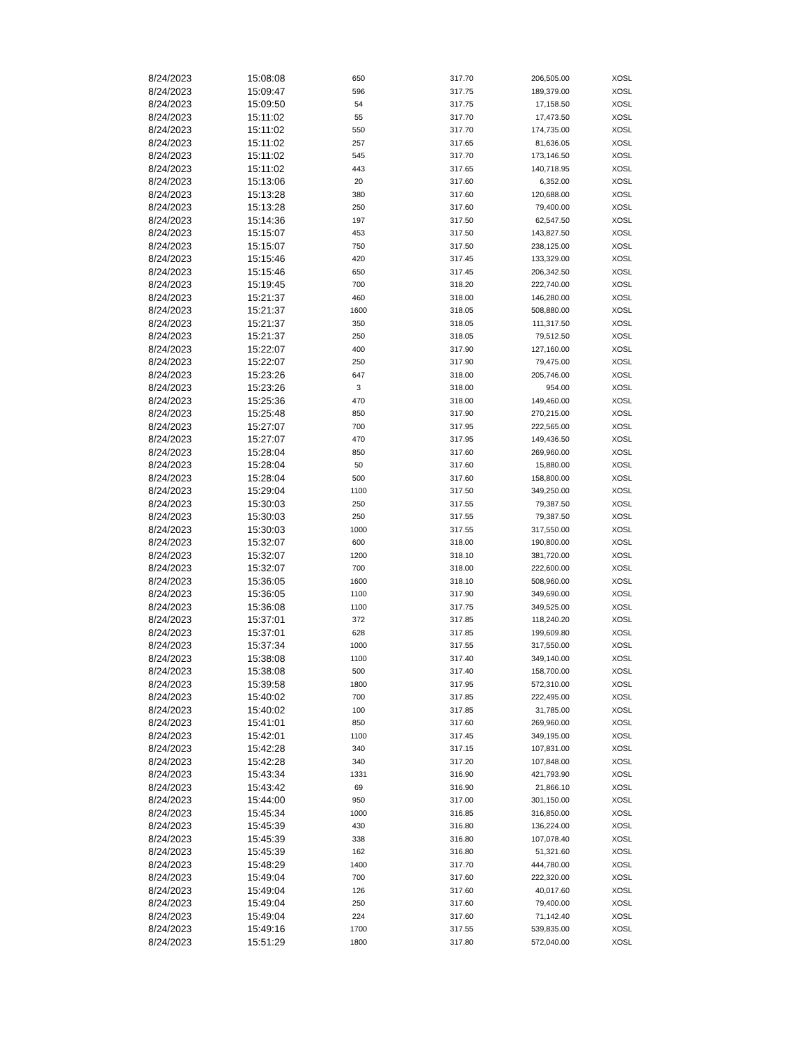| 8/24/2023 | 15:08:08 | 650 | 317.70 | 206,505.00 | XOSL |
| 8/24/2023 | 15:09:47 | 596 | 317.75 | 189,379.00 | XOSL |
| 8/24/2023 | 15:09:50 | 54 | 317.75 | 17,158.50 | XOSL |
| 8/24/2023 | 15:11:02 | 55 | 317.70 | 17,473.50 | XOSL |
| 8/24/2023 | 15:11:02 | 550 | 317.70 | 174,735.00 | XOSL |
| 8/24/2023 | 15:11:02 | 257 | 317.65 | 81,636.05 | XOSL |
| 8/24/2023 | 15:11:02 | 545 | 317.70 | 173,146.50 | XOSL |
| 8/24/2023 | 15:11:02 | 443 | 317.65 | 140,718.95 | XOSL |
| 8/24/2023 | 15:13:06 | 20 | 317.60 | 6,352.00 | XOSL |
| 8/24/2023 | 15:13:28 | 380 | 317.60 | 120,688.00 | XOSL |
| 8/24/2023 | 15:13:28 | 250 | 317.60 | 79,400.00 | XOSL |
| 8/24/2023 | 15:14:36 | 197 | 317.50 | 62,547.50 | XOSL |
| 8/24/2023 | 15:15:07 | 453 | 317.50 | 143,827.50 | XOSL |
| 8/24/2023 | 15:15:07 | 750 | 317.50 | 238,125.00 | XOSL |
| 8/24/2023 | 15:15:46 | 420 | 317.45 | 133,329.00 | XOSL |
| 8/24/2023 | 15:15:46 | 650 | 317.45 | 206,342.50 | XOSL |
| 8/24/2023 | 15:19:45 | 700 | 318.20 | 222,740.00 | XOSL |
| 8/24/2023 | 15:21:37 | 460 | 318.00 | 146,280.00 | XOSL |
| 8/24/2023 | 15:21:37 | 1600 | 318.05 | 508,880.00 | XOSL |
| 8/24/2023 | 15:21:37 | 350 | 318.05 | 111,317.50 | XOSL |
| 8/24/2023 | 15:21:37 | 250 | 318.05 | 79,512.50 | XOSL |
| 8/24/2023 | 15:22:07 | 400 | 317.90 | 127,160.00 | XOSL |
| 8/24/2023 | 15:22:07 | 250 | 317.90 | 79,475.00 | XOSL |
| 8/24/2023 | 15:23:26 | 647 | 318.00 | 205,746.00 | XOSL |
| 8/24/2023 | 15:23:26 | 3 | 318.00 | 954.00 | XOSL |
| 8/24/2023 | 15:25:36 | 470 | 318.00 | 149,460.00 | XOSL |
| 8/24/2023 | 15:25:48 | 850 | 317.90 | 270,215.00 | XOSL |
| 8/24/2023 | 15:27:07 | 700 | 317.95 | 222,565.00 | XOSL |
| 8/24/2023 | 15:27:07 | 470 | 317.95 | 149,436.50 | XOSL |
| 8/24/2023 | 15:28:04 | 850 | 317.60 | 269,960.00 | XOSL |
| 8/24/2023 | 15:28:04 | 50 | 317.60 | 15,880.00 | XOSL |
| 8/24/2023 | 15:28:04 | 500 | 317.60 | 158,800.00 | XOSL |
| 8/24/2023 | 15:29:04 | 1100 | 317.50 | 349,250.00 | XOSL |
| 8/24/2023 | 15:30:03 | 250 | 317.55 | 79,387.50 | XOSL |
| 8/24/2023 | 15:30:03 | 250 | 317.55 | 79,387.50 | XOSL |
| 8/24/2023 | 15:30:03 | 1000 | 317.55 | 317,550.00 | XOSL |
| 8/24/2023 | 15:32:07 | 600 | 318.00 | 190,800.00 | XOSL |
| 8/24/2023 | 15:32:07 | 1200 | 318.10 | 381,720.00 | XOSL |
| 8/24/2023 | 15:32:07 | 700 | 318.00 | 222,600.00 | XOSL |
| 8/24/2023 | 15:36:05 | 1600 | 318.10 | 508,960.00 | XOSL |
| 8/24/2023 | 15:36:05 | 1100 | 317.90 | 349,690.00 | XOSL |
| 8/24/2023 | 15:36:08 | 1100 | 317.75 | 349,525.00 | XOSL |
| 8/24/2023 | 15:37:01 | 372 | 317.85 | 118,240.20 | XOSL |
| 8/24/2023 | 15:37:01 | 628 | 317.85 | 199,609.80 | XOSL |
| 8/24/2023 | 15:37:34 | 1000 | 317.55 | 317,550.00 | XOSL |
| 8/24/2023 | 15:38:08 | 1100 | 317.40 | 349,140.00 | XOSL |
| 8/24/2023 | 15:38:08 | 500 | 317.40 | 158,700.00 | XOSL |
| 8/24/2023 | 15:39:58 | 1800 | 317.95 | 572,310.00 | XOSL |
| 8/24/2023 | 15:40:02 | 700 | 317.85 | 222,495.00 | XOSL |
| 8/24/2023 | 15:40:02 | 100 | 317.85 | 31,785.00 | XOSL |
| 8/24/2023 | 15:41:01 | 850 | 317.60 | 269,960.00 | XOSL |
| 8/24/2023 | 15:42:01 | 1100 | 317.45 | 349,195.00 | XOSL |
| 8/24/2023 | 15:42:28 | 340 | 317.15 | 107,831.00 | XOSL |
| 8/24/2023 | 15:42:28 | 340 | 317.20 | 107,848.00 | XOSL |
| 8/24/2023 | 15:43:34 | 1331 | 316.90 | 421,793.90 | XOSL |
| 8/24/2023 | 15:43:42 | 69 | 316.90 | 21,866.10 | XOSL |
| 8/24/2023 | 15:44:00 | 950 | 317.00 | 301,150.00 | XOSL |
| 8/24/2023 | 15:45:34 | 1000 | 316.85 | 316,850.00 | XOSL |
| 8/24/2023 | 15:45:39 | 430 | 316.80 | 136,224.00 | XOSL |
| 8/24/2023 | 15:45:39 | 338 | 316.80 | 107,078.40 | XOSL |
| 8/24/2023 | 15:45:39 | 162 | 316.80 | 51,321.60 | XOSL |
| 8/24/2023 | 15:48:29 | 1400 | 317.70 | 444,780.00 | XOSL |
| 8/24/2023 | 15:49:04 | 700 | 317.60 | 222,320.00 | XOSL |
| 8/24/2023 | 15:49:04 | 126 | 317.60 | 40,017.60 | XOSL |
| 8/24/2023 | 15:49:04 | 250 | 317.60 | 79,400.00 | XOSL |
| 8/24/2023 | 15:49:04 | 224 | 317.60 | 71,142.40 | XOSL |
| 8/24/2023 | 15:49:16 | 1700 | 317.55 | 539,835.00 | XOSL |
| 8/24/2023 | 15:51:29 | 1800 | 317.80 | 572,040.00 | XOSL |